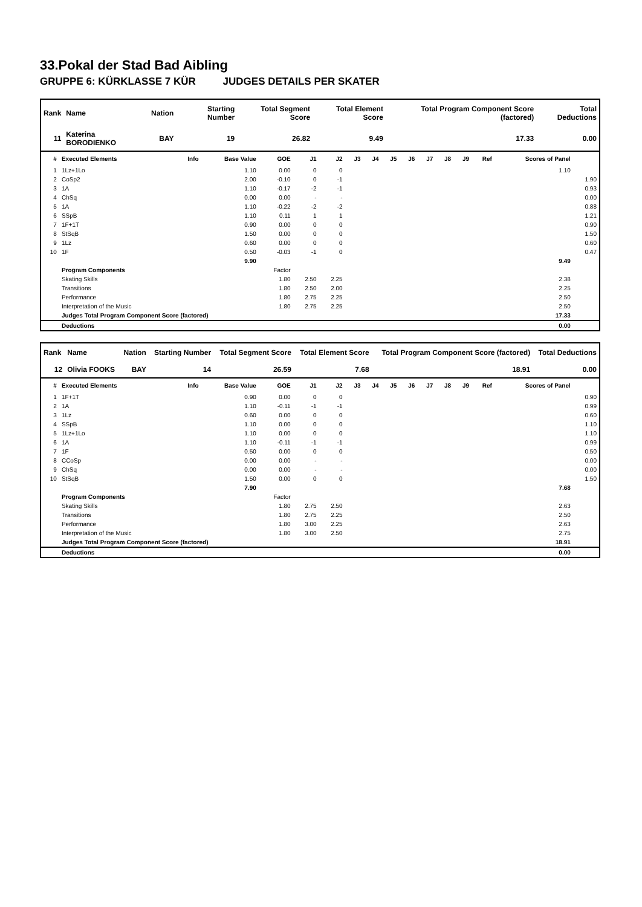33.Pokal der Stad Bad Aibling
GRUPPE 6: KÜRKLASSE 7 KÜR JUDGES DETAILS PER SKATER
| Rank | Name | Nation | Starting Number | Total Segment Score | Total Element Score | Total Program Component Score (factored) | Total Deductions |
| --- | --- | --- | --- | --- | --- | --- | --- |
| 11 | Katerina BORODIENKO | BAY | 19 | 26.82 | 9.49 | 17.33 | 0.00 |
| # | Executed Elements | Info | Base Value | GOE | J1 | J2 | J3 | J4 | J5 | J6 | J7 | J8 | J9 | Ref | Scores of Panel | |
| --- | --- | --- | --- | --- | --- | --- | --- | --- | --- | --- | --- | --- | --- | --- | --- | --- |
| 1 | 1Lz+1Lo | | 1.10 | 0.00 | 0 | 0 | | | | | | | | | 1.10 | |
| 2 | CoSp2 | | 2.00 | -0.10 | 0 | -1 | | | | | | | | | | 1.90 |
| 3 | 1A | | 1.10 | -0.17 | -2 | -1 | | | | | | | | | | 0.93 |
| 4 | ChSq | | 0.00 | 0.00 | - | - | | | | | | | | | | 0.00 |
| 5 | 1A | | 1.10 | -0.22 | -2 | -2 | | | | | | | | | | 0.88 |
| 6 | SSpB | | 1.10 | 0.11 | 1 | 1 | | | | | | | | | | 1.21 |
| 7 | 1F+1T | | 0.90 | 0.00 | 0 | 0 | | | | | | | | | | 0.90 |
| 8 | StSqB | | 1.50 | 0.00 | 0 | 0 | | | | | | | | | | 1.50 |
| 9 | 1Lz | | 0.60 | 0.00 | 0 | 0 | | | | | | | | | | 0.60 |
| 10 | 1F | | 0.50 | -0.03 | -1 | 0 | | | | | | | | | | 0.47 |
| | | | 9.90 | | | | | | | | | | | | 9.49 | |
| | Program Components | | | Factor | | | | | | | | | | | | |
| | Skating Skills | | | 1.80 | 2.50 | 2.25 | | | | | | | | | 2.38 | |
| | Transitions | | | 1.80 | 2.50 | 2.00 | | | | | | | | | 2.25 | |
| | Performance | | | 1.80 | 2.75 | 2.25 | | | | | | | | | 2.50 | |
| | Interpretation of the Music | | | 1.80 | 2.75 | 2.25 | | | | | | | | | 2.50 | |
| | Judges Total Program Component Score (factored) | | | | | | | | | | | | | | 17.33 | |
| | Deductions | | | | | | | | | | | | | | 0.00 | |
| Rank | Name | Nation | Starting Number | Total Segment Score | Total Element Score | Total Program Component Score (factored) | Total Deductions |
| --- | --- | --- | --- | --- | --- | --- | --- |
| 12 | Olivia FOOKS | BAY | 14 | 26.59 | 7.68 | 18.91 | 0.00 |
| # | Executed Elements | Info | Base Value | GOE | J1 | J2 | J3 | J4 | J5 | J6 | J7 | J8 | J9 | Ref | Scores of Panel | |
| --- | --- | --- | --- | --- | --- | --- | --- | --- | --- | --- | --- | --- | --- | --- | --- | --- |
| 1 | 1F+1T | | 0.90 | 0.00 | 0 | 0 | | | | | | | | | | 0.90 |
| 2 | 1A | | 1.10 | -0.11 | -1 | -1 | | | | | | | | | | 0.99 |
| 3 | 1Lz | | 0.60 | 0.00 | 0 | 0 | | | | | | | | | | 0.60 |
| 4 | SSpB | | 1.10 | 0.00 | 0 | 0 | | | | | | | | | | 1.10 |
| 5 | 1Lz+1Lo | | 1.10 | 0.00 | 0 | 0 | | | | | | | | | | 1.10 |
| 6 | 1A | | 1.10 | -0.11 | -1 | -1 | | | | | | | | | | 0.99 |
| 7 | 1F | | 0.50 | 0.00 | 0 | 0 | | | | | | | | | | 0.50 |
| 8 | CCoSp | | 0.00 | 0.00 | - | - | | | | | | | | | | 0.00 |
| 9 | ChSq | | 0.00 | 0.00 | - | - | | | | | | | | | | 0.00 |
| 10 | StSqB | | 1.50 | 0.00 | 0 | 0 | | | | | | | | | | 1.50 |
| | | | 7.90 | | | | | | | | | | | | 7.68 | |
| | Program Components | | | Factor | | | | | | | | | | | | |
| | Skating Skills | | | 1.80 | 2.75 | 2.50 | | | | | | | | | 2.63 | |
| | Transitions | | | 1.80 | 2.75 | 2.25 | | | | | | | | | 2.50 | |
| | Performance | | | 1.80 | 3.00 | 2.25 | | | | | | | | | 2.63 | |
| | Interpretation of the Music | | | 1.80 | 3.00 | 2.50 | | | | | | | | | 2.75 | |
| | Judges Total Program Component Score (factored) | | | | | | | | | | | | | | 18.91 | |
| | Deductions | | | | | | | | | | | | | | 0.00 | |